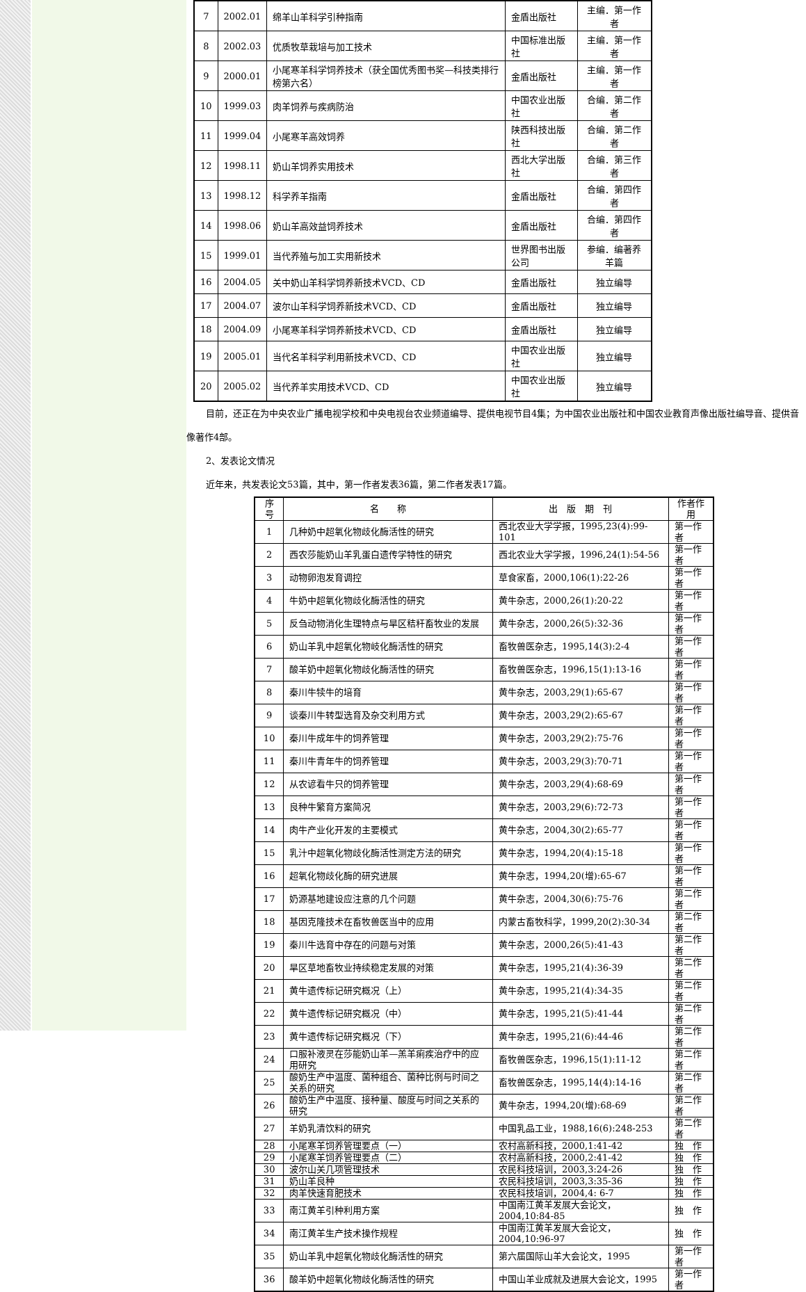| 7 | 2002.01 | 绵羊山羊科学引种指南 | 金盾出版社 | 主编．第一作者 |
| 8 | 2002.03 | 优质牧草栽培与加工技术 | 中国标准出版社 | 主编．第一作者 |
| 9 | 2000.01 | 小尾寒羊科学饲养技术（获全国优秀图书奖—科技类排行榜第六名） | 金盾出版社 | 主编．第一作者 |
| 10 | 1999.03 | 肉羊饲养与疾病防治 | 中国农业出版社 | 合编．第二作者 |
| 11 | 1999.04 | 小尾寒羊高效饲养 | 陕西科技出版社 | 合编．第二作者 |
| 12 | 1998.11 | 奶山羊饲养实用技术 | 西北大学出版社 | 合编．第三作者 |
| 13 | 1998.12 | 科学养羊指南 | 金盾出版社 | 合编．第四作者 |
| 14 | 1998.06 | 奶山羊高效益饲养技术 | 金盾出版社 | 合编．第四作者 |
| 15 | 1999.01 | 当代养殖与加工实用新技术 | 世界图书出版公司 | 参编．编著养羊篇 |
| 16 | 2004.05 | 关中奶山羊科学饲养新技术VCD、CD | 金盾出版社 | 独立编导 |
| 17 | 2004.07 | 波尔山羊科学饲养新技术VCD、CD | 金盾出版社 | 独立编导 |
| 18 | 2004.09 | 小尾寒羊科学饲养新技术VCD、CD | 金盾出版社 | 独立编导 |
| 19 | 2005.01 | 当代名羊科学利用新技术VCD、CD | 中国农业出版社 | 独立编导 |
| 20 | 2005.02 | 当代养羊实用技术VCD、CD | 中国农业出版社 | 独立编导 |
目前，还正在为中央农业广播电视学校和中央电视台农业频道编导、提供电视节目4集；为中国农业出版社和中国农业教育声像出版社编导音、提供音像著作4部。
2、发表论文情况
近年来，共发表论文53篇，其中，第一作者发表36篇，第二作者发表17篇。
| 序号 | 名 称 | 出 版 期 刊 | 作者作用 |
| --- | --- | --- | --- |
| 1 | 几种奶中超氧化物歧化酶活性的研究 | 西北农业大学学报，1995,23(4):99-101 | 第一作者 |
| 2 | 西农莎能奶山羊乳蛋白遗传学特性的研究 | 西北农业大学学报，1996,24(1):54-56 | 第一作者 |
| 3 | 动物卵泡发育调控 | 草食家畜，2000,106(1):22-26 | 第一作者 |
| 4 | 牛奶中超氧化物歧化酶活性的研究 | 黄牛杂志，2000,26(1):20-22 | 第一作者 |
| 5 | 反刍动物消化生理特点与旱区秸秆畜牧业的发展 | 黄牛杂志，2000,26(5):32-36 | 第一作者 |
| 6 | 奶山羊乳中超氧化物岐化酶活性的研究 | 畜牧兽医杂志，1995,14(3):2-4 | 第一作者 |
| 7 | 酸羊奶中超氧化物歧化酶活性的研究 | 畜牧兽医杂志，1996,15(1):13-16 | 第一作者 |
| 8 | 秦川牛犊牛的培育 | 黄牛杂志，2003,29(1):65-67 | 第一作者 |
| 9 | 谈秦川牛转型选育及杂交利用方式 | 黄牛杂志，2003,29(2):65-67 | 第一作者 |
| 10 | 秦川牛成年牛的饲养管理 | 黄牛杂志，2003,29(2):75-76 | 第一作者 |
| 11 | 秦川牛青年牛的饲养管理 | 黄牛杂志，2003,29(3):70-71 | 第一作者 |
| 12 | 从农谚看牛只的饲养管理 | 黄牛杂志，2003,29(4):68-69 | 第一作者 |
| 13 | 良种牛繁育方案简况 | 黄牛杂志，2003,29(6):72-73 | 第一作者 |
| 14 | 肉牛产业化开发的主要模式 | 黄牛杂志，2004,30(2):65-77 | 第一作者 |
| 15 | 乳汁中超氧化物歧化酶活性测定方法的研究 | 黄牛杂志，1994,20(4):15-18 | 第一作者 |
| 16 | 超氧化物歧化酶的研究进展 | 黄牛杂志，1994,20(增):65-67 | 第一作者 |
| 17 | 奶源基地建设应注意的几个问题 | 黄牛杂志，2004,30(6):75-76 | 第二作者 |
| 18 | 基因克隆技术在畜牧兽医当中的应用 | 内蒙古畜牧科学，1999,20(2):30-34 | 第二作者 |
| 19 | 秦川牛选育中存在的问题与对策 | 黄牛杂志，2000,26(5):41-43 | 第二作者 |
| 20 | 旱区草地畜牧业持续稳定发展的对策 | 黄牛杂志，1995,21(4):36-39 | 第二作者 |
| 21 | 黄牛遗传标记研究概况（上） | 黄牛杂志，1995,21(4):34-35 | 第二作者 |
| 22 | 黄牛遗传标记研究概况（中） | 黄牛杂志，1995,21(5):41-44 | 第二作者 |
| 23 | 黄牛遗传标记研究概况（下） | 黄牛杂志，1995,21(6):44-46 | 第二作者 |
| 24 | 口服补液灵在莎能奶山羊—羔羊痢疾治疗中的应用研究 | 畜牧兽医杂志，1996,15(1):11-12 | 第二作者 |
| 25 | 酸奶生产中温度、菌种组合、菌种比例与时间之关系的研究 | 畜牧兽医杂志，1995,14(4):14-16 | 第二作者 |
| 26 | 酸奶生产中温度、接种量、酸度与时间之关系的研究 | 黄牛杂志，1994,20(增):68-69 | 第二作者 |
| 27 | 羊奶乳清饮料的研究 | 中国乳品工业，1988,16(6):248-253 | 第二作者 |
| 28 | 小尾寒羊饲养管理要点（一） | 农村高新科技，2000,1:41-42 | 独 作 |
| 29 | 小尾寒羊饲养管理要点（二） | 农村高新科技，2000,2:41-42 | 独 作 |
| 30 | 波尔山关几项管理技术 | 农民科技培训，2003,3:24-26 | 独 作 |
| 31 | 奶山羊良种 | 农民科技培训，2003,3:35-36 | 独 作 |
| 32 | 肉羊快速育肥技术 | 农民科技培训，2004,4: 6-7 | 独 作 |
| 33 | 南江黄羊引种利用方案 | 中国南江黄羊发展大会论文，2004,10:84-85 | 独 作 |
| 34 | 南江黄羊生产技术操作规程 | 中国南江黄羊发展大会论文，2004,10:96-97 | 独 作 |
| 35 | 奶山羊乳中超氧化物歧化酶活性的研究 | 第六届国际山羊大会论文，1995 | 第一作者 |
| 36 | 酸羊奶中超氧化物歧化酶活性的研究 | 中国山羊业成就及进展大会论文，1995 | 第一作者 |